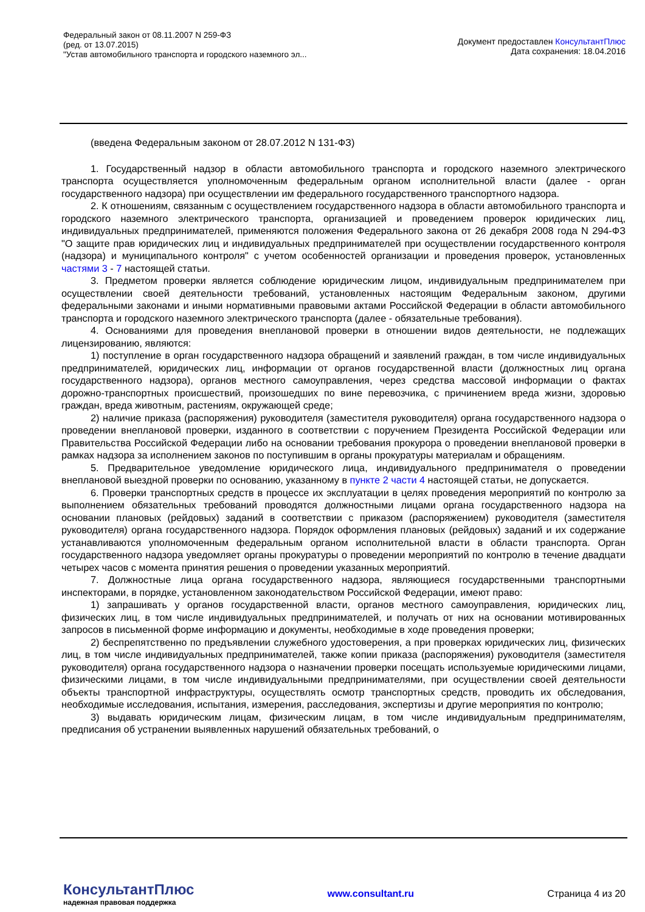Федеральный закон от 08.11.2007 N 259-ФЗ
(ред. от 13.07.2015)
"Устав автомобильного транспорта и городского наземного эл...
Документ предоставлен КонсультантПлюс
Дата сохранения: 18.04.2016
(введена Федеральным законом от 28.07.2012 N 131-ФЗ)
1. Государственный надзор в области автомобильного транспорта и городского наземного электрического транспорта осуществляется уполномоченным федеральным органом исполнительной власти (далее - орган государственного надзора) при осуществлении им федерального государственного транспортного надзора.
2. К отношениям, связанным с осуществлением государственного надзора в области автомобильного транспорта и городского наземного электрического транспорта, организацией и проведением проверок юридических лиц, индивидуальных предпринимателей, применяются положения Федерального закона от 26 декабря 2008 года N 294-ФЗ "О защите прав юридических лиц и индивидуальных предпринимателей при осуществлении государственного контроля (надзора) и муниципального контроля" с учетом особенностей организации и проведения проверок, установленных частями 3 - 7 настоящей статьи.
3. Предметом проверки является соблюдение юридическим лицом, индивидуальным предпринимателем при осуществлении своей деятельности требований, установленных настоящим Федеральным законом, другими федеральными законами и иными нормативными правовыми актами Российской Федерации в области автомобильного транспорта и городского наземного электрического транспорта (далее - обязательные требования).
4. Основаниями для проведения внеплановой проверки в отношении видов деятельности, не подлежащих лицензированию, являются:
1) поступление в орган государственного надзора обращений и заявлений граждан, в том числе индивидуальных предпринимателей, юридических лиц, информации от органов государственной власти (должностных лиц органа государственного надзора), органов местного самоуправления, через средства массовой информации о фактах дорожно-транспортных происшествий, произошедших по вине перевозчика, с причинением вреда жизни, здоровью граждан, вреда животным, растениям, окружающей среде;
2) наличие приказа (распоряжения) руководителя (заместителя руководителя) органа государственного надзора о проведении внеплановой проверки, изданного в соответствии с поручением Президента Российской Федерации или Правительства Российской Федерации либо на основании требования прокурора о проведении внеплановой проверки в рамках надзора за исполнением законов по поступившим в органы прокуратуры материалам и обращениям.
5. Предварительное уведомление юридического лица, индивидуального предпринимателя о проведении внеплановой выездной проверки по основанию, указанному в пункте 2 части 4 настоящей статьи, не допускается.
6. Проверки транспортных средств в процессе их эксплуатации в целях проведения мероприятий по контролю за выполнением обязательных требований проводятся должностными лицами органа государственного надзора на основании плановых (рейдовых) заданий в соответствии с приказом (распоряжением) руководителя (заместителя руководителя) органа государственного надзора. Порядок оформления плановых (рейдовых) заданий и их содержание устанавливаются уполномоченным федеральным органом исполнительной власти в области транспорта. Орган государственного надзора уведомляет органы прокуратуры о проведении мероприятий по контролю в течение двадцати четырех часов с момента принятия решения о проведении указанных мероприятий.
7. Должностные лица органа государственного надзора, являющиеся государственными транспортными инспекторами, в порядке, установленном законодательством Российской Федерации, имеют право:
1) запрашивать у органов государственной власти, органов местного самоуправления, юридических лиц, физических лиц, в том числе индивидуальных предпринимателей, и получать от них на основании мотивированных запросов в письменной форме информацию и документы, необходимые в ходе проведения проверки;
2) беспрепятственно по предъявлении служебного удостоверения, а при проверках юридических лиц, физических лиц, в том числе индивидуальных предпринимателей, также копии приказа (распоряжения) руководителя (заместителя руководителя) органа государственного надзора о назначении проверки посещать используемые юридическими лицами, физическими лицами, в том числе индивидуальными предпринимателями, при осуществлении своей деятельности объекты транспортной инфраструктуры, осуществлять осмотр транспортных средств, проводить их обследования, необходимые исследования, испытания, измерения, расследования, экспертизы и другие мероприятия по контролю;
3) выдавать юридическим лицам, физическим лицам, в том числе индивидуальным предпринимателям, предписания об устранении выявленных нарушений обязательных требований, о
КонсультантПлюс
надежная правовая поддержка
www.consultant.ru Страница 4 из 20